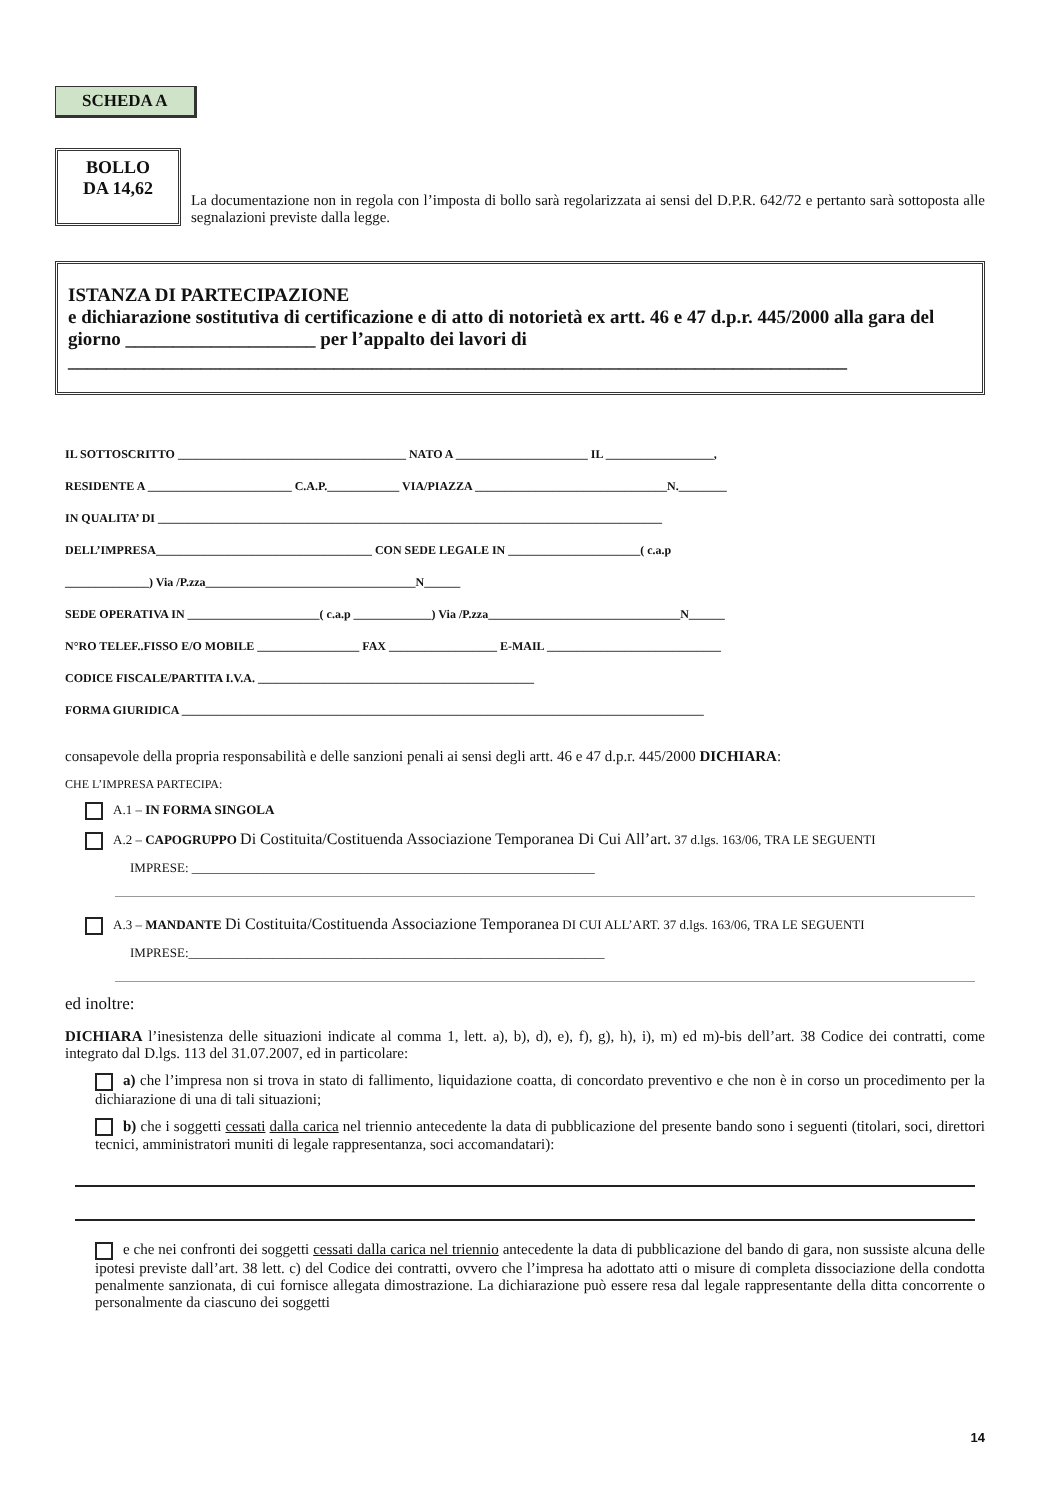SCHEDA A
BOLLO
DA 14,62
La documentazione non in regola con l’imposta di bollo sarà regolarizzata ai sensi del D.P.R. 642/72 e pertanto sarà sottoposta alle segnalazioni previste dalla legge.
ISTANZA DI PARTECIPAZIONE
e dichiarazione sostitutiva di certificazione e di atto di notorietà ex artt. 46 e 47 d.p.r. 445/2000 alla gara del giorno ____________________ per l’appalto dei lavori di
__________________________________________________________________________________
IL SOTTOSCRITTO ______________________________________ NATO A ______________________ IL __________________,
RESIDENTE A ________________________ C.A.P.____________ VIA/PIAZZA ________________________________N.________
IN QUALITA’ DI ____________________________________________________________________________________
DELL’IMPRESA____________________________________ CON SEDE LEGALE IN ______________________( c.a.p
______________) Via /P.zza___________________________________N______
SEDE OPERATIVA IN ______________________( c.a.p _____________) Via /P.zza________________________________N______
N°RO TELEF..FISSO E/O MOBILE _________________ FAX __________________ E-MAIL _____________________________
CODICE FISCALE/PARTITA I.V.A. ______________________________________________
FORMA GIURIDICA _______________________________________________________________________________________
consapevole della propria responsabilità e delle sanzioni penali ai sensi degli artt. 46 e 47 d.p.r. 445/2000 DICHIARA:
CHE L’IMPRESA PARTECIPA:
A.1 – IN FORMA SINGOLA
A.2 – CAPOGRUPPO Di Costituita/Costituenda Associazione Temporanea Di Cui All’art. 37 d.lgs. 163/06, TRA LE SEGUENTI
IMPRESE: ______________________________________________________________
A.3 – MANDANTE Di Costituita/Costituenda Associazione Temporanea DI CUI ALL’ART. 37 d.lgs. 163/06, TRA LE SEGUENTI
IMPRESE:________________________________________________________________
ed inoltre:
DICHIARA l’inesistenza delle situazioni indicate al comma 1, lett. a), b), d), e), f), g), h), i), m) ed m)-bis dell’art. 38 Codice dei contratti, come integrato dal D.lgs. 113 del 31.07.2007, ed in particolare:
a) che l’impresa non si trova in stato di fallimento, liquidazione coatta, di concordato preventivo e che non è in corso un procedimento per la dichiarazione di una di tali situazioni;
b) che i soggetti cessati dalla carica nel triennio antecedente la data di pubblicazione del presente bando sono i seguenti (titolari, soci, direttori tecnici, amministratori muniti di legale rappresentanza, soci accomandatari):
e che nei confronti dei soggetti cessati dalla carica nel triennio antecedente la data di pubblicazione del bando di gara, non sussiste alcuna delle ipotesi previste dall’art. 38 lett. c) del Codice dei contratti, ovvero che l’impresa ha adottato atti o misure di completa dissociazione della condotta penalmente sanzionata, di cui fornisce allegata dimostrazione. La dichiarazione può essere resa dal legale rappresentante della ditta concorrente o personalmente da ciascuno dei soggetti
14